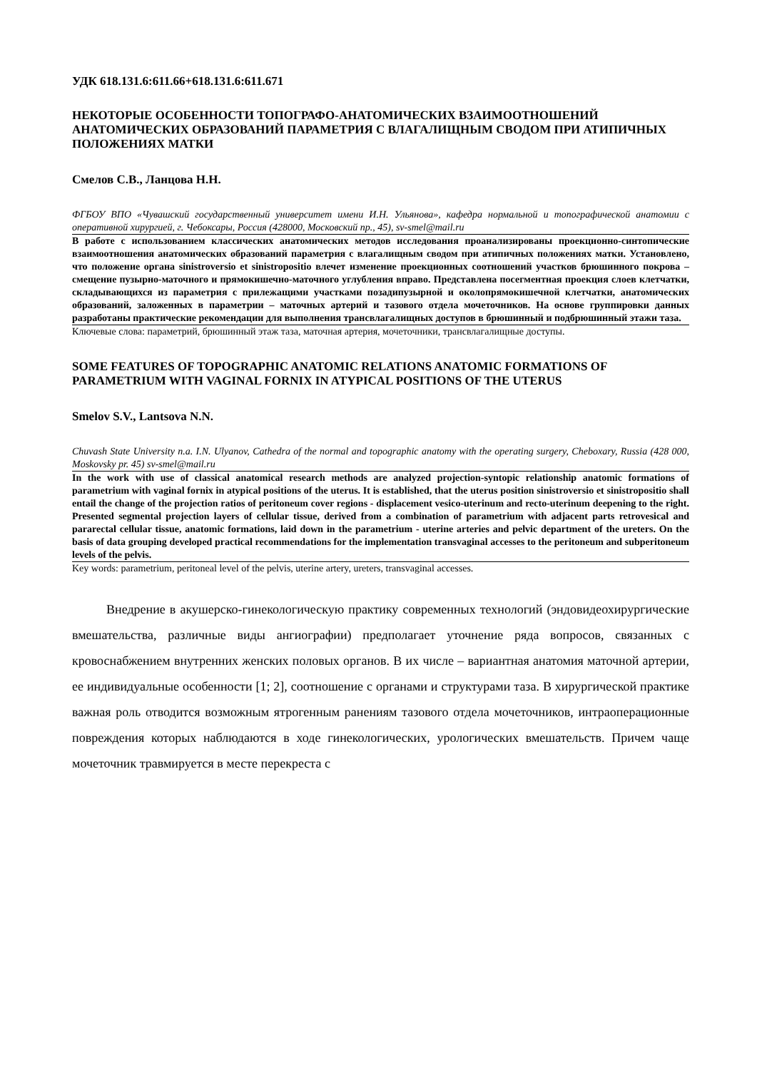УДК 618.131.6:611.66+618.131.6:611.671
НЕКОТОРЫЕ ОСОБЕННОСТИ ТОПОГРАФО-АНАТОМИЧЕСКИХ ВЗАИМООТНОШЕНИЙ АНАТОМИЧЕСКИХ ОБРАЗОВАНИЙ ПАРАМЕТРИЯ С ВЛАГАЛИЩНЫМ СВОДОМ ПРИ АТИПИЧНЫХ ПОЛОЖЕНИЯХ МАТКИ
Смелов С.В., Ланцова Н.Н.
ФГБОУ ВПО «Чувашский государственный университет имени И.Н. Ульянова», кафедра нормальной и топографической анатомии с оперативной хирургией, г. Чебоксары, Россия (428000, Московский пр., 45), sv-smel@mail.ru
В работе с использованием классических анатомических методов исследования проанализированы проекционно-синтопические взаимоотношения анатомических образований параметрия с влагалищным сводом при атипичных положениях матки. Установлено, что положение органа sinistroversio et sinistropositio влечет изменение проекционных соотношений участков брюшинного покрова – смещение пузырно-маточного и прямокишечно-маточного углубления вправо. Представлена посегментная проекция слоев клетчатки, складывающихся из параметрия с прилежащими участками позадипузырной и околопрямокишечной клетчатки, анатомических образований, заложенных в параметрии – маточных артерий и тазового отдела мочеточников. На основе группировки данных разработаны практические рекомендации для выполнения трансвлагалищных доступов в брюшинный и подбрюшинный этажи таза.
Ключевые слова: параметрий, брюшинный этаж таза, маточная артерия, мочеточники, трансвлагалищные доступы.
SOME FEATURES OF TOPOGRAPHIC ANATOMIC RELATIONS ANATOMIC FORMATIONS OF PARAMETRIUM WITH VAGINAL FORNIX IN ATYPICAL POSITIONS OF THE UTERUS
Smelov S.V., Lantsova N.N.
Chuvash State University n.a. I.N. Ulyanov, Cathedra of the normal and topographic anatomy with the operating surgery, Cheboxary, Russia (428 000, Moskovsky pr. 45) sv-smel@mail.ru
In the work with use of classical anatomical research methods are analyzed projection-syntopic relationship anatomic formations of parametrium with vaginal fornix in atypical positions of the uterus. It is established, that the uterus position sinistroversio et sinistropositio shall entail the change of the projection ratios of peritoneum cover regions - displacement vesico-uterinum and recto-uterinum deepening to the right. Presented segmental projection layers of cellular tissue, derived from a combination of parametrium with adjacent parts retrovesical and pararectal cellular tissue, anatomic formations, laid down in the parametrium - uterine arteries and pelvic department of the ureters. On the basis of data grouping developed practical recommendations for the implementation transvaginal accesses to the peritoneum and subperitoneum levels of the pelvis.
Key words: parametrium, peritoneal level of the pelvis, uterine artery, ureters, transvaginal accesses.
Внедрение в акушерско-гинекологическую практику современных технологий (эндовидеохирургические вмешательства, различные виды ангиографии) предполагает уточнение ряда вопросов, связанных с кровоснабжением внутренних женских половых органов. В их числе – вариантная анатомия маточной артерии, ее индивидуальные особенности [1; 2], соотношение с органами и структурами таза. В хирургической практике важная роль отводится возможным ятрогенным ранениям тазового отдела мочеточников, интраоперационные повреждения которых наблюдаются в ходе гинекологических, урологических вмешательств. Причем чаще мочеточник травмируется в месте перекреста с